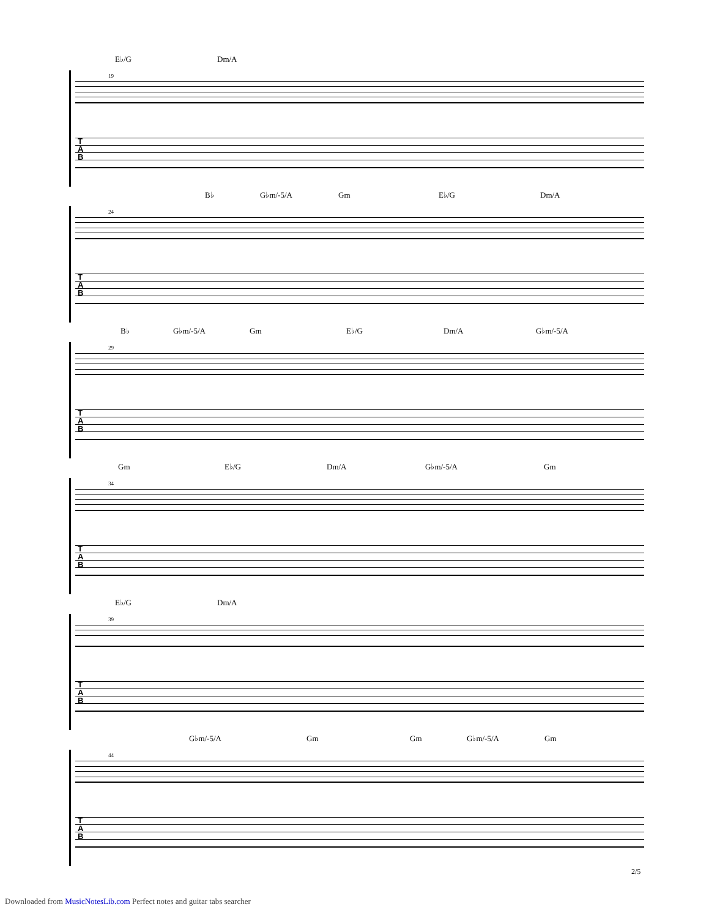E♭/G Dm/A
19
T
A
B
B♭ G♭m/-5/A Gm E♭/G Dm/A
24
T
A
B
B♭ G♭m/-5/A Gm E♭/G Dm/A G♭m/-5/A
29
T
A
B
Gm E♭/G Dm/A G♭m/-5/A Gm
34
T
A
B
E♭/G Dm/A
39
T
A
B
G♭m/-5/A Gm Gm G♭m/-5/A Gm
44
T
A
B
2/5
Downloaded from MusicNotesLib.com Perfect notes and guitar tabs searcher